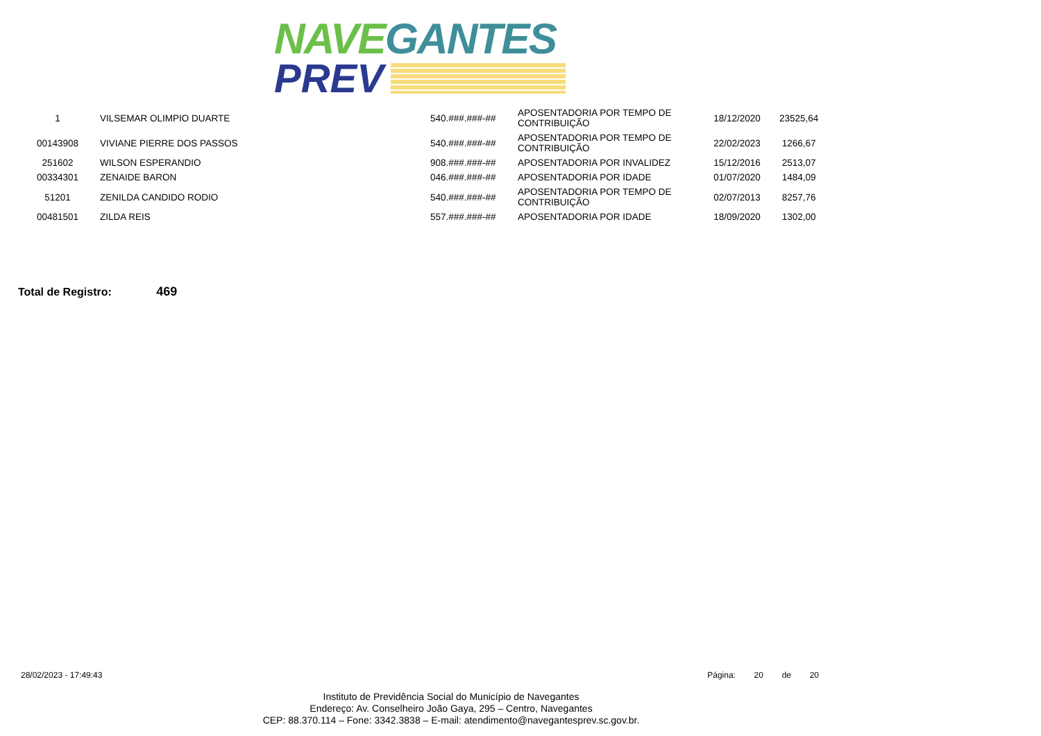NAVEGANTES
PREV
| 1 | VILSEMAR OLIMPIO DUARTE | 540.###.###-## | APOSENTADORIA POR TEMPO DE CONTRIBUIÇÃO | 18/12/2020 | 23525,64 |
| 00143908 | VIVIANE PIERRE DOS PASSOS | 540.###.###-## | APOSENTADORIA POR TEMPO DE CONTRIBUIÇÃO | 22/02/2023 | 1266,67 |
| 251602 | WILSON ESPERANDIO | 908.###.###-## | APOSENTADORIA POR INVALIDEZ | 15/12/2016 | 2513,07 |
| 00334301 | ZENAIDE BARON | 046.###.###-## | APOSENTADORIA POR IDADE | 01/07/2020 | 1484,09 |
| 51201 | ZENILDA CANDIDO RODIO | 540.###.###-## | APOSENTADORIA POR TEMPO DE CONTRIBUIÇÃO | 02/07/2013 | 8257,76 |
| 00481501 | ZILDA REIS | 557.###.###-## | APOSENTADORIA POR IDADE | 18/09/2020 | 1302,00 |
Total de Registro: 469
28/02/2023 - 17:49:43 Página: 20 de 20
Instituto de Previdência Social do Município de Navegantes
Endereço: Av. Conselheiro João Gaya, 295 – Centro, Navegantes
CEP: 88.370.114 – Fone: 3342.3838 – E-mail: atendimento@navegantesprev.sc.gov.br.